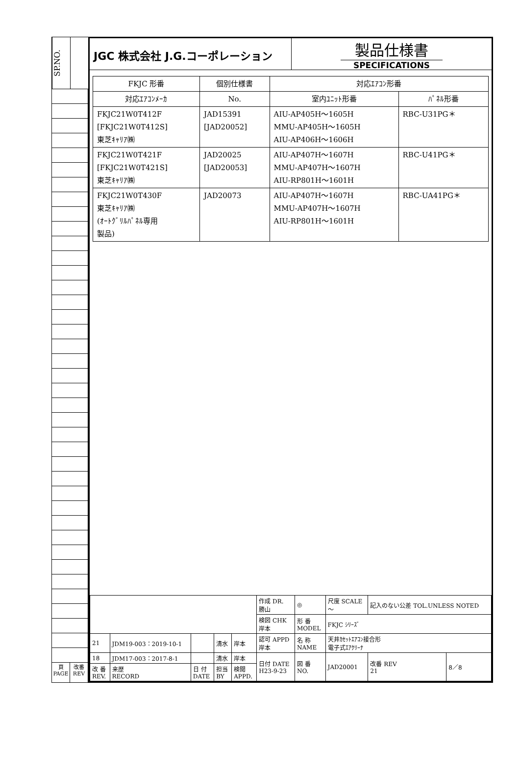SP.NO.
頁
PAGE
改番
REV
JGC 株式会社 J.G.コーポレーション
製品仕様書
SPECIFICATIONS
| FKJC 形番 | 個別仕様書 | 対応ｴｱｺﾝ形番 | |
| --- | --- | --- | --- |
| 対応ｴｱｺﾝﾒｰｶ | No. | 室内ﾕﾆｯﾄ形番 | ﾊﾟﾈﾙ形番 |
| FKJC21W0T412F [FKJC21W0T412S] 東芝ｷｬﾘｱ㈱ | JAD15391 [JAD20052] | AIU-AP405H～1605H MMU-AP405H～1605H AIU-AP406H～1606H | RBC-U31PG＊ |
| FKJC21W0T421F [FKJC21W0T421S] 東芝ｷｬﾘｱ㈱ | JAD20025 [JAD20053] | AIU-AP407H～1607H MMU-AP407H～1607H AIU-RP801H～1601H | RBC-U41PG＊ |
| FKJC21W0T430F 東芝ｷｬﾘｱ㈱ (ｵｰﾄｸﾞﾘﾙﾊﾟﾈﾙ専用 製品) | JAD20073 | AIU-AP407H～1607H MMU-AP407H～1607H AIU-RP801H～1601H | RBC-UA41PG＊ |
| | | | | | 作成 DR. 勝山 | ◎ | 尺度 SCALE ～ | 記入のない公差 TOL.UNLESS NOTED | | |
| | | | | | 検図 CHK 岸本 | 形 番 MODEL | FKJC ｼﾘｰｽﾞ | | | |
| | | | | | 認可 APPD 岸本 | 名 称 NAME | 天井ｶｾｯﾄｴｱｺﾝ接合形 電子式ｴｱｸﾘｰﾅ | | | |
| 21 | JDM19-003：2019-10-1 | | 清水 | 岸本 | | | | | | |
| 18 | JDM17-003：2017-8-1 | | 清水 | 岸本 | 日付 DATE H23-9-23 | 図 番 NO. | JAD20001 | | 改番 REV 21 | 8／8 |
| 改 番 REV. | 来歴 RECORD | 日 付 DATE | 担当 BY | 検閲 APPD. | | | | | | |